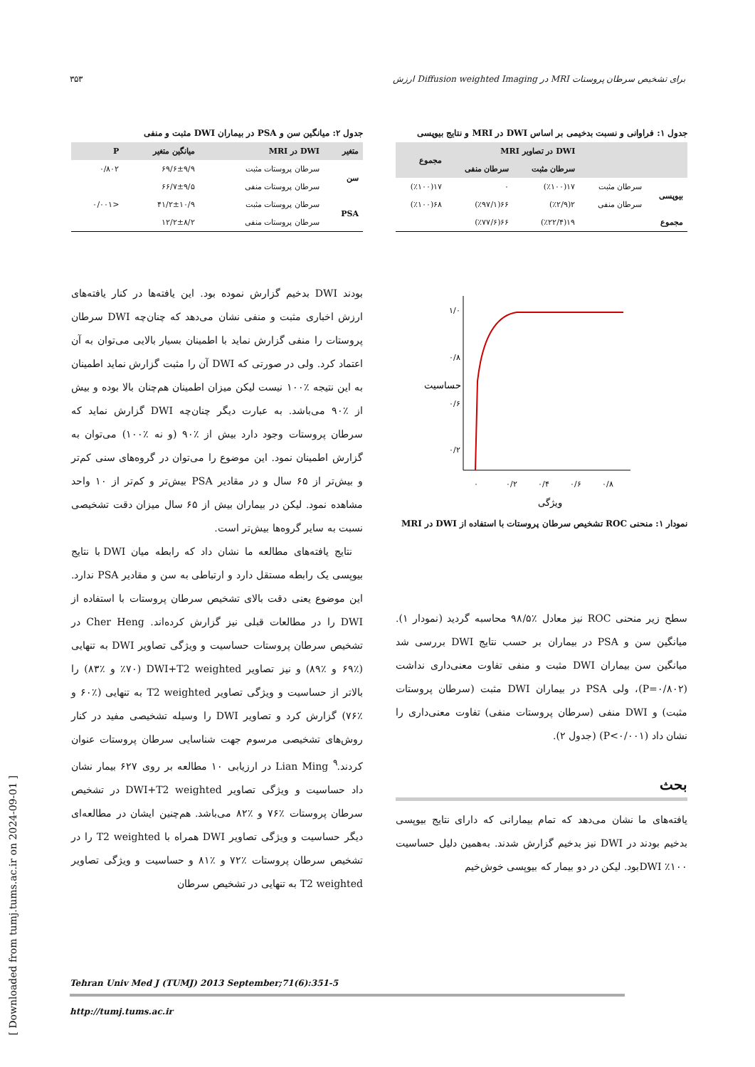۳۵۳ ارزش Diffusion weighted Imaging در MRI برای تشخیص سرطان پروستات
جدول ۱: فراوانی و نسبت بدخیمی بر اساس DWI در MRI و نتایج بیوپسی
| | | DWI در تصاویر MRI | | مجموع |
| --- | --- | --- | --- | --- |
| | | سرطان مثبت | سرطان منفی | |
| بیوپسی | سرطان مثبت | ۱۷(٪۱۰۰) | ۰ | ۱۷(٪۱۰۰) |
| | سرطان منفی | ۲(٪۲/۹) | ۶۶(٪۹۷/۱) | ۶۸(٪۱۰۰) |
| مجموع | | ۱۹(٪۲۲/۴) | ۶۶(٪۷۷/۶) | |
جدول ۲: میانگین سن و PSA در بیماران DWI مثبت و منفی
| متغیر | DWI در MRI | میانگین متغیر | P |
| --- | --- | --- | --- |
| سن | سرطان پروستات مثبت | ۶۹/۶±۹/۹ | ۰/۸۰۲ |
| | سرطان پروستات منفی | ۶۶/۷±۹/۵ | |
| PSA | سرطان پروستات مثبت | ۴۱/۲±۱۰/۹ | <۰/۰۰۱ |
| | سرطان پروستات منفی | ۱۲/۲±۸/۲ | |
۱/۰
۰/۸
۰/۶
۰/۲
۰
۰/۲
۰/۴
۰/۶
۰/۸
ویژگی
حساسیت
نمودار ۱: منحنی ROC تشخیص سرطان پروستات با استفاده از DWI در MRI
سطح زیر منحنی ROC نیز معادل ٪۹۸/۵ محاسبه گردید (نمودار ۱). میانگین سن و PSA در بیماران بر حسب نتایج DWI بررسی شد میانگین سن بیماران DWI مثبت و منفی تفاوت معنی‌داری نداشت (P=۰/۸۰۲)، ولی PSA در بیماران DWI مثبت (سرطان پروستات مثبت) و DWI منفی (سرطان پروستات منفی) تفاوت معنی‌داری را نشان داد (P<۰/۰۰۱) (جدول ۲).
بحث
یافته‌های ما نشان می‌دهد که تمام بیمارانی که دارای نتایج بیوپسی بدخیم بودند در DWI نیز بدخیم گزارش شدند. به‌همین دلیل حساسیت DWI ٪۱۰۰بود. لیکن در دو بیمار که بیوپسی خوش‌خیم
بودند DWI بدخیم گزارش نموده بود. این یافته‌ها در کنار یافته‌های ارزش اخباری مثبت و منفی نشان می‌دهد که چنان‌چه DWI سرطان پروستات را منفی گزارش نماید با اطمینان بسیار بالایی می‌توان به آن اعتماد کرد. ولی در صورتی که DWI آن را مثبت گزارش نماید اطمینان به این نتیجه ٪۱۰۰ نیست لیکن میزان اطمینان هم‌چنان بالا بوده و بیش از ٪۹۰ می‌باشد. به عبارت دیگر چنان‌چه DWI گزارش نماید که سرطان پروستات وجود دارد بیش از ٪۹۰ (و نه ٪۱۰۰) می‌توان به گزارش اطمینان نمود. این موضوع را می‌توان در گروه‌های سنی کم‌تر و بیش‌تر از ۶۵ سال و در مقادیر PSA بیش‌تر و کم‌تر از ۱۰ واحد مشاهده نمود. لیکن در بیماران بیش از ۶۵ سال میزان دقت تشخیصی نسبت به سایر گروه‌ها بیش‌تر است.
نتایج یافته‌های مطالعه ما نشان داد که رابطه میان DWI با نتایج بیوپسی یک رابطه مستقل دارد و ارتباطی به سن و مقادیر PSA ندارد. این موضوع یعنی دقت بالای تشخیص سرطان پروستات با استفاده از DWI را در مطالعات قبلی نیز گزارش کرده‌اند. Cher Heng در تشخیص سرطان پروستات حساسیت و ویژگی تصاویر DWI به تنهایی (٪۶۹ و ٪۸۹) و نیز تصاویر DWI+T2 weighted (٪۷۰ و ٪۸۳) را بالاتر از حساسیت و ویژگی تصاویر T2 weighted به تنهایی (٪۶۰ و ٪۷۶) گزارش کرد و تصاویر DWI را وسیله تشخیصی مفید در کنار روش‌های تشخیصی مرسوم جهت شناسایی سرطان پروستات عنوان کردند.<sup>۹</sup> Lian Ming در ارزیابی ۱۰ مطالعه بر روی ۶۲۷ بیمار نشان داد حساسیت و ویژگی تصاویر DWI+T2 weighted در تشخیص سرطان پروستات ٪۷۶ و ٪۸۲ می‌باشد. هم‌چنین ایشان در مطالعه‌ای دیگر حساسیت و ویژگی تصاویر DWI همراه با T2 weighted را در تشخیص سرطان پروستات ٪۷۲ و ٪۸۱ و حساسیت و ویژگی تصاویر T2 weighted به تنهایی در تشخیص سرطان
Tehran Univ Med J (TUMJ) 2013 September;71(6):351-5
http://tumj.tums.ac.ir
[ Downloaded from tumj.tums.ac.ir on 2024-09-01 ]